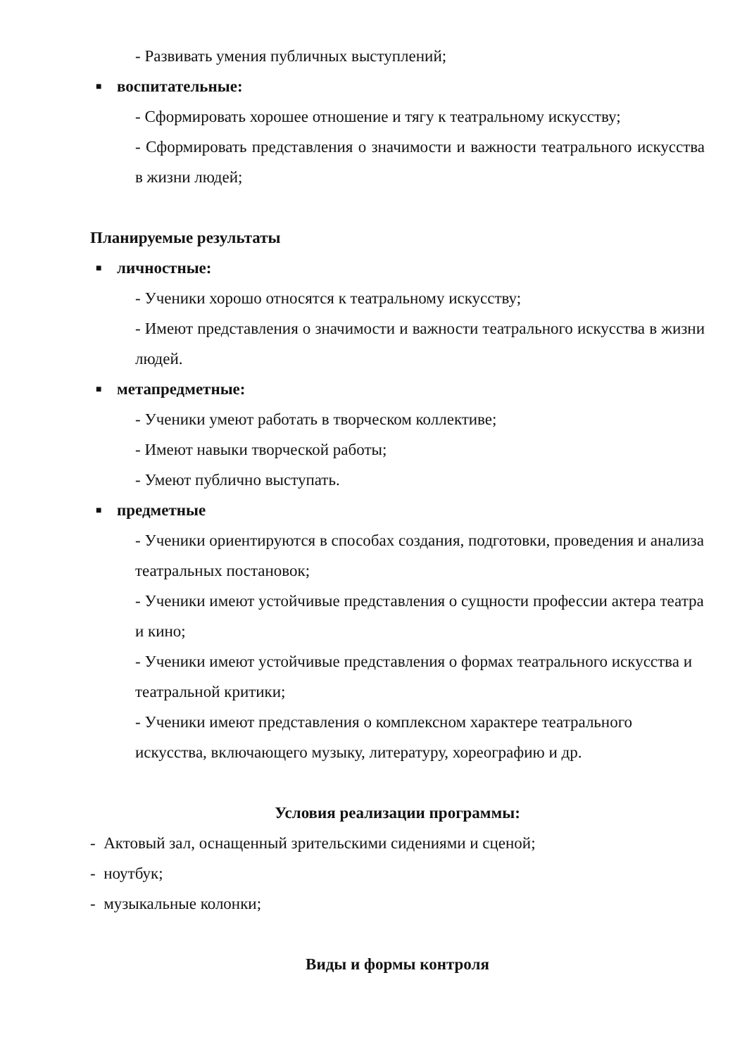- Развивать умения публичных выступлений;
■ воспитательные:
- Сформировать хорошее отношение и тягу к театральному искусству;
- Сформировать представления о значимости и важности театрального искусства в жизни людей;
Планируемые результаты
■ личностные:
- Ученики хорошо относятся к театральному искусству;
- Имеют представления о значимости и важности театрального искусства в жизни людей.
■ метапредметные:
- Ученики умеют работать в творческом коллективе;
- Имеют навыки творческой работы;
- Умеют публично выступать.
■ предметные
- Ученики ориентируются в способах создания, подготовки, проведения и анализа театральных постановок;
- Ученики имеют устойчивые представления о сущности профессии актера театра и кино;
- Ученики имеют устойчивые представления о формах театрального искусства и театральной критики;
- Ученики имеют представления о комплексном характере театрального искусства, включающего музыку, литературу, хореографию и др.
Условия реализации программы:
- Актовый зал, оснащенный зрительскими сидениями и сценой;
- ноутбук;
- музыкальные колонки;
Виды и формы контроля